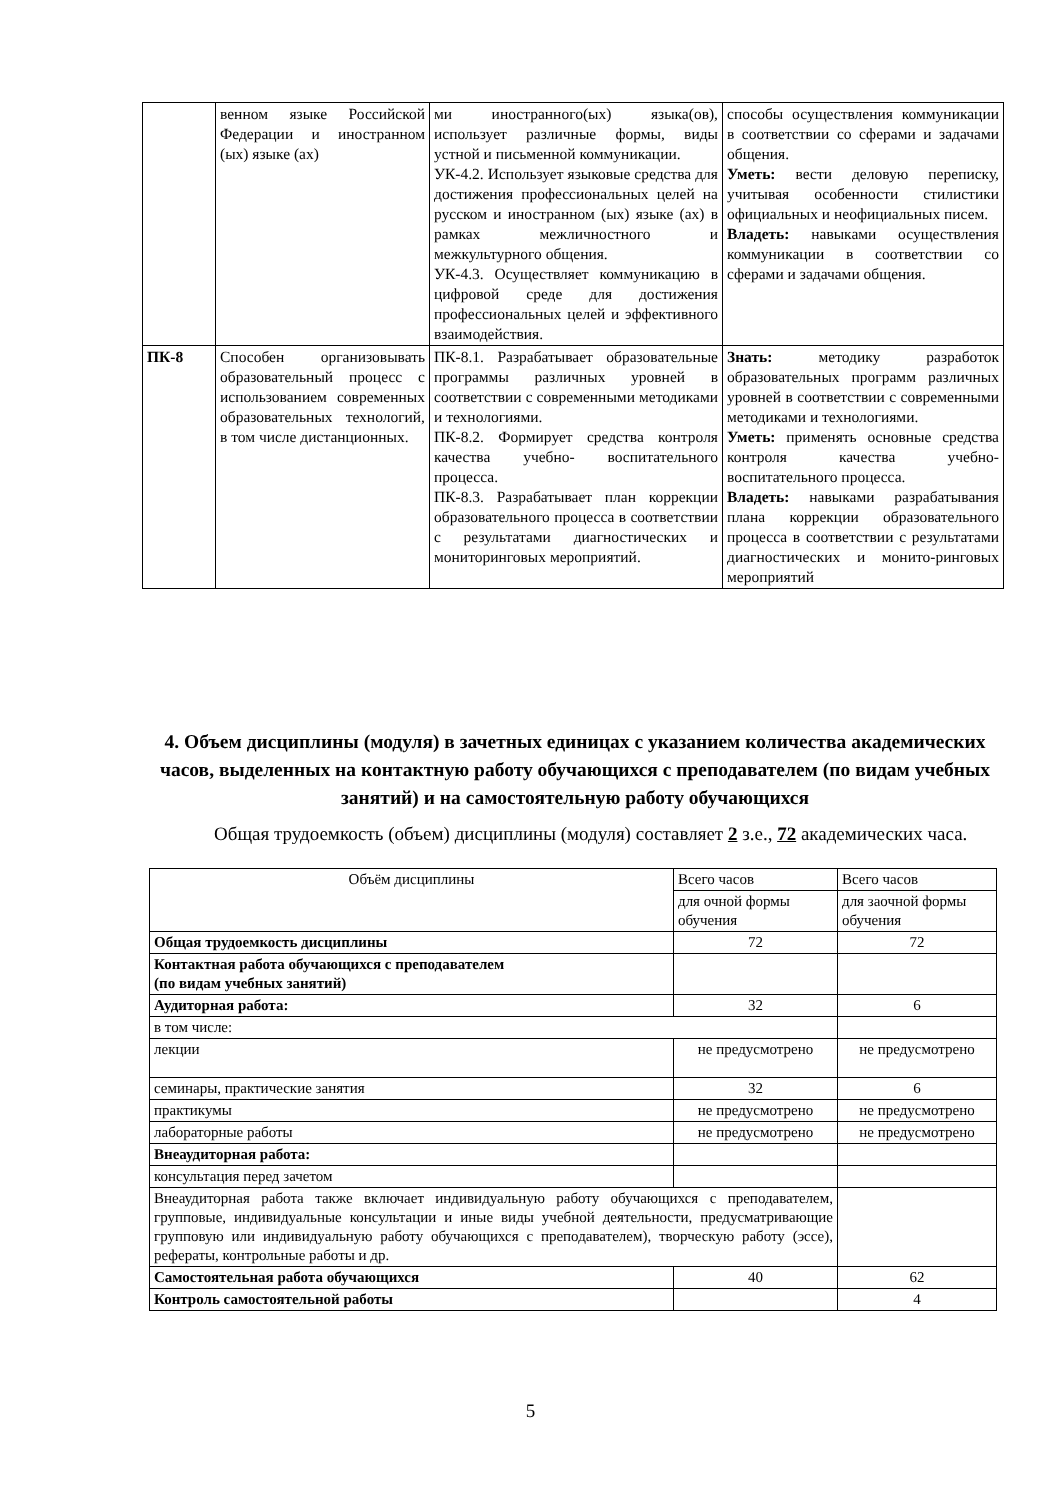| | венном языке Российской Федерации и иностранном (ых) языке (ах) | ми иностранного(ых) языка(ов), использует различные формы, виды устной и письменной коммуникации. УК-4.2. Использует языковые средства для достижения профессиональных целей на русском и иностранном (ых) языке (ах) в рамках межличностного и межкультурного общения. УК-4.3. Осуществляет коммуникацию в цифровой среде для достижения профессиональных целей и эффективного взаимодействия. | способы осуществления коммуникации в соответствии со сферами и задачами общения. Уметь: вести деловую переписку, учитывая особенности стилистики официальных и неофициальных писем. Владеть: навыками осуществления коммуникации в соответствии со сферами и задачами общения. |
| ПК-8 | Способен организовывать образовательный процесс с использованием современных образовательных технологий, в том числе дистанционных. | ПК-8.1. Разрабатывает образовательные программы различных уровней в соответствии с современными методиками и технологиями. ПК-8.2. Формирует средства контроля качества учебно- воспитательного процесса. ПК-8.3. Разрабатывает план коррекции образовательного процесса в соответствии с результатами диагностических и мониторинговых мероприятий. | Знать: методику разработок образовательных программ различных уровней в соответствии с современными методиками и технологиями. Уметь: применять основные средства контроля качества учебно-воспитательного процесса. Владеть: навыками разрабатывания плана коррекции образовательного процесса в соответствии с результатами диагностических и монито-ринговых мероприятий |
4. Объем дисциплины (модуля) в зачетных единицах с указанием количества академических часов, выделенных на контактную работу обучающихся с преподавателем (по видам учебных занятий) и на самостоятельную работу обучающихся
Общая трудоемкость (объем) дисциплины (модуля) составляет 2 з.е., 72 академических часа.
| Объём дисциплины | Всего часов | Всего часов |
| | для очной формы обучения | для заочной формы обучения |
| Общая трудоемкость дисциплины | 72 | 72 |
| Контактная работа обучающихся с преподавателем (по видам учебных занятий) | | |
| Аудиторная работа: | 32 | 6 |
| в том числе: | | |
| лекции | не предусмотрено | не предусмотрено |
| семинары, практические занятия | 32 | 6 |
| практикумы | не предусмотрено | не предусмотрено |
| лабораторные работы | не предусмотрено | не предусмотрено |
| Внеаудиторная работа: | | |
| консультация перед зачетом | | |
| Внеаудиторная работа также включает индивидуальную работу обучающихся с преподавателем, групповые, индивидуальные консультации и иные виды учебной деятельности, предусматривающие групповую или индивидуальную работу обучающихся с преподавателем), творческую работу (эссе), рефераты, контрольные работы и др. | | |
| Самостоятельная работа обучающихся | 40 | 62 |
| Контроль самостоятельной работы | | 4 |
5